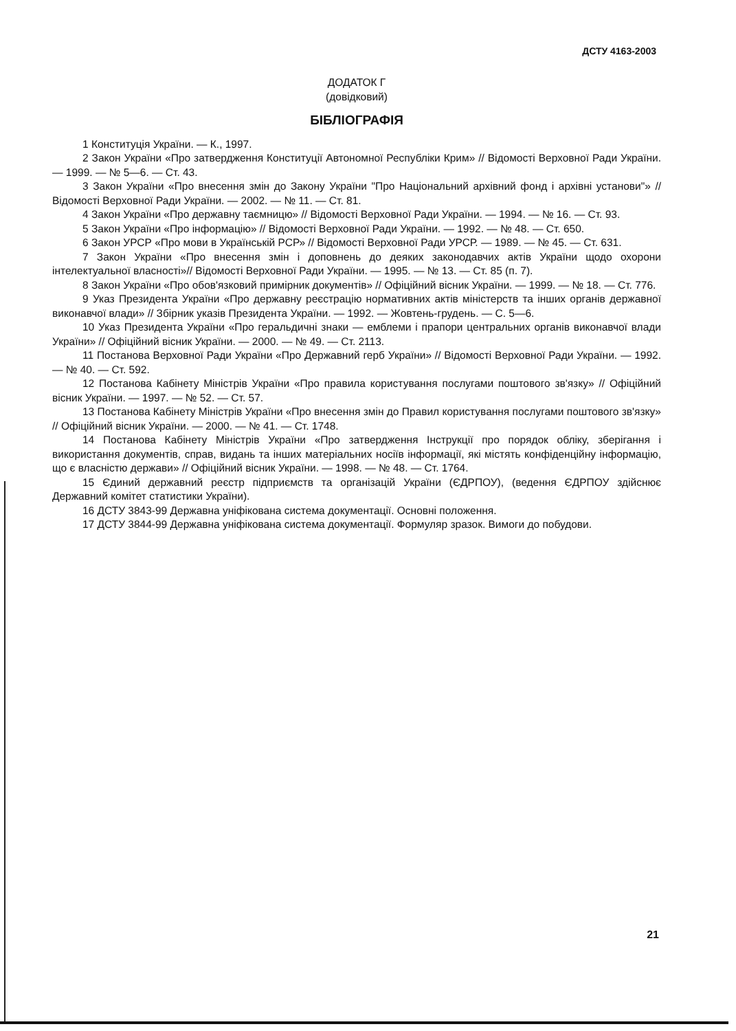ДСТУ 4163-2003
ДОДАТОК Г
(довідковий)
БІБЛІОГРАФІЯ
1 Конституція України. — К., 1997.
2 Закон України «Про затвердження Конституції Автономної Республіки Крим» // Відомості Верховної Ради України. — 1999. — № 5—6. — Ст. 43.
3 Закон України «Про внесення змін до Закону України "Про Національний архівний фонд і архівні установи"» // Відомості Верховної Ради України. — 2002. — № 11. — Ст. 81.
4 Закон України «Про державну таємницю» // Відомості Верховної Ради України. — 1994. — № 16. — Ст. 93.
5 Закон України «Про інформацію» // Відомості Верховної Ради України. — 1992. — № 48. — Ст. 650.
6 Закон УРСР «Про мови в Українській РСР» // Відомості Верховної Ради УРСР. — 1989. — № 45. — Ст. 631.
7 Закон України «Про внесення змін і доповнень до деяких законодавчих актів України щодо охорони інтелектуальної власності»// Відомості Верховної Ради України. — 1995. — № 13. — Ст. 85 (п. 7).
8 Закон України «Про обов'язковий примірник документів» // Офіційний вісник України. — 1999. — № 18. — Ст. 776.
9 Указ Президента України «Про державну реєстрацію нормативних актів міністерств та інших органів державної виконавчої влади» // Збірник указів Президента України. — 1992. — Жовтень-грудень. — С. 5—6.
10 Указ Президента України «Про геральдичні знаки — емблеми і прапори центральних органів виконавчої влади України» // Офіційний вісник України. — 2000. — № 49. — Ст. 2113.
11 Постанова Верховної Ради України «Про Державний герб України» // Відомості Верховної Ради України. — 1992. — № 40. — Ст. 592.
12 Постанова Кабінету Міністрів України «Про правила користування послугами поштового зв'язку» // Офіційний вісник України. — 1997. — № 52. — Ст. 57.
13 Постанова Кабінету Міністрів України «Про внесення змін до Правил користування послугами поштового зв'язку» // Офіційний вісник України. — 2000. — № 41. — Ст. 1748.
14 Постанова Кабінету Міністрів України «Про затвердження Інструкції про порядок обліку, зберігання і використання документів, справ, видань та інших матеріальних носіїв інформації, які містять конфіденційну інформацію, що є власністю держави» // Офіційний вісник України. — 1998. — № 48. — Ст. 1764.
15 Єдиний державний реєстр підприємств та організацій України (ЄДРПОУ), (ведення ЄДРПОУ здійснює Державний комітет статистики України).
16 ДСТУ 3843-99 Державна уніфікована система документації. Основні положення.
17 ДСТУ 3844-99 Державна уніфікована система документації. Формуляр зразок. Вимоги до побудови.
21